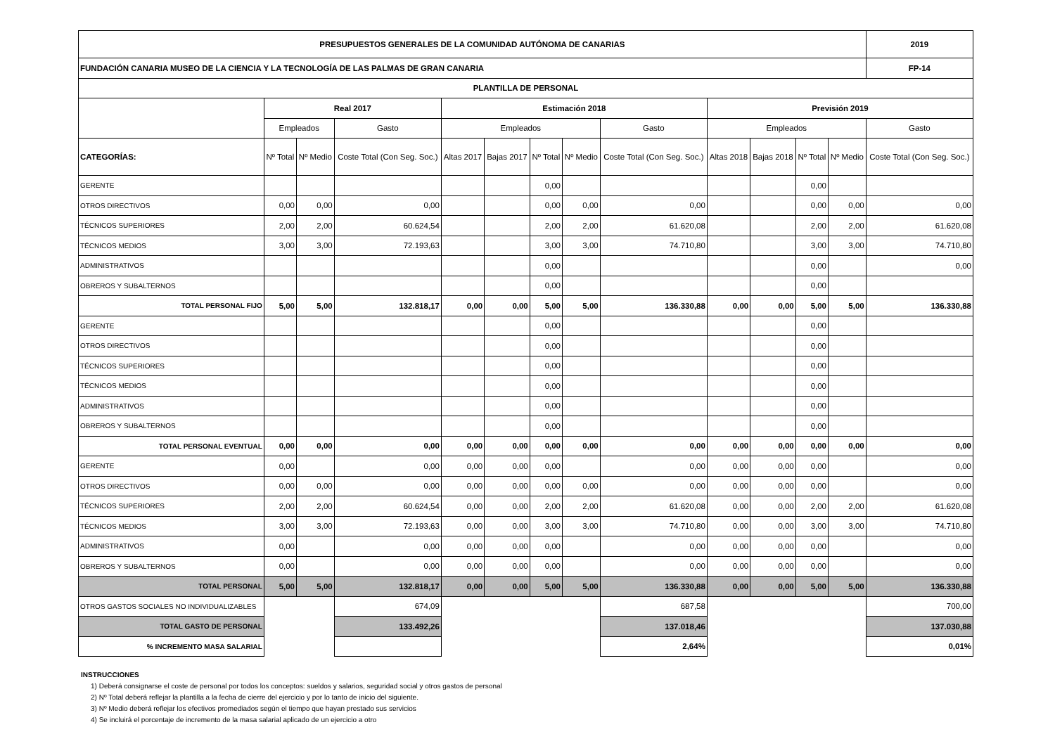| PRESUPUESTOS GENERALES DE LA COMUNIDAD AUTÓNOMA DE CANARIAS | | | | | | | | | | | | | 2019 |
| FUNDACIÓN CANARIA MUSEO DE LA CIENCIA Y LA TECNOLOGÍA DE LAS PALMAS DE GRAN CANARIA | | | | | | | | | | | | | FP-14 |
| PLANTILLA DE PERSONAL | | | | | | | | | | | | | |
| | Real 2017 | | | Estimación 2018 | | | | | Previsión 2019 | | | | |
| | Empleados | | Gasto | Empleados | | | | Gasto | Empleados | | | | Gasto |
| CATEGORÍAS: | Nº Total | Nº Medio | Coste Total (Con Seg. Soc.) | Altas 2017 | Bajas 2017 | Nº Total | Nº Medio | Coste Total (Con Seg. Soc.) | Altas 2018 | Bajas 2018 | Nº Total | Nº Medio | Coste Total (Con Seg. Soc.) |
| GERENTE | | | | | | 0,00 | | | | | 0,00 | | |
| OTROS DIRECTIVOS | 0,00 | 0,00 | 0,00 | | | 0,00 | 0,00 | 0,00 | | | 0,00 | 0,00 | 0,00 |
| TÉCNICOS SUPERIORES | 2,00 | 2,00 | 60.624,54 | | | 2,00 | 2,00 | 61.620,08 | | | 2,00 | 2,00 | 61.620,08 |
| TÉCNICOS MEDIOS | 3,00 | 3,00 | 72.193,63 | | | 3,00 | 3,00 | 74.710,80 | | | 3,00 | 3,00 | 74.710,80 |
| ADMINISTRATIVOS | | | | | | 0,00 | | | | | 0,00 | | 0,00 |
| OBREROS Y SUBALTERNOS | | | | | | 0,00 | | | | | 0,00 | | |
| TOTAL PERSONAL FIJO | 5,00 | 5,00 | 132.818,17 | 0,00 | 0,00 | 5,00 | 5,00 | 136.330,88 | 0,00 | 0,00 | 5,00 | 5,00 | 136.330,88 |
| GERENTE | | | | | | 0,00 | | | | | 0,00 | | |
| OTROS DIRECTIVOS | | | | | | 0,00 | | | | | 0,00 | | |
| TÉCNICOS SUPERIORES | | | | | | 0,00 | | | | | 0,00 | | |
| TÉCNICOS MEDIOS | | | | | | 0,00 | | | | | 0,00 | | |
| ADMINISTRATIVOS | | | | | | 0,00 | | | | | 0,00 | | |
| OBREROS Y SUBALTERNOS | | | | | | 0,00 | | | | | 0,00 | | |
| TOTAL PERSONAL EVENTUAL | 0,00 | 0,00 | 0,00 | 0,00 | 0,00 | 0,00 | 0,00 | 0,00 | 0,00 | 0,00 | 0,00 | 0,00 | 0,00 |
| GERENTE | 0,00 | | 0,00 | 0,00 | 0,00 | 0,00 | | 0,00 | 0,00 | 0,00 | 0,00 | | 0,00 |
| OTROS DIRECTIVOS | 0,00 | 0,00 | 0,00 | 0,00 | 0,00 | 0,00 | 0,00 | 0,00 | 0,00 | 0,00 | 0,00 | | 0,00 |
| TÉCNICOS SUPERIORES | 2,00 | 2,00 | 60.624,54 | 0,00 | 0,00 | 2,00 | 2,00 | 61.620,08 | 0,00 | 0,00 | 2,00 | 2,00 | 61.620,08 |
| TÉCNICOS MEDIOS | 3,00 | 3,00 | 72.193,63 | 0,00 | 0,00 | 3,00 | 3,00 | 74.710,80 | 0,00 | 0,00 | 3,00 | 3,00 | 74.710,80 |
| ADMINISTRATIVOS | 0,00 | | 0,00 | 0,00 | 0,00 | 0,00 | | 0,00 | 0,00 | 0,00 | 0,00 | | 0,00 |
| OBREROS Y SUBALTERNOS | 0,00 | | 0,00 | 0,00 | 0,00 | 0,00 | | 0,00 | 0,00 | 0,00 | 0,00 | | 0,00 |
| TOTAL PERSONAL | 5,00 | 5,00 | 132.818,17 | 0,00 | 0,00 | 5,00 | 5,00 | 136.330,88 | 0,00 | 0,00 | 5,00 | 5,00 | 136.330,88 |
| OTROS GASTOS SOCIALES NO INDIVIDUALIZABLES | | | 674,09 | | | | | 687,58 | | | | | 700,00 |
| TOTAL GASTO DE PERSONAL | | | 133.492,26 | | | | | 137.018,46 | | | | | 137.030,88 |
| % INCREMENTO MASA SALARIAL | | | | | | | | 2,64% | | | | | 0,01% |
INSTRUCCIONES
1) Deberá consignarse el coste de personal por todos los conceptos: sueldos y salarios, seguridad social y otros gastos de personal
2) Nº Total deberá reflejar la plantilla a la fecha de cierre del ejercicio y por lo tanto de inicio del siguiente.
3) Nº Medio deberá reflejar los efectivos promediados según el tiempo que hayan prestado sus servicios
4) Se incluirá el porcentaje de incremento de la masa salarial aplicado de un ejercicio a otro